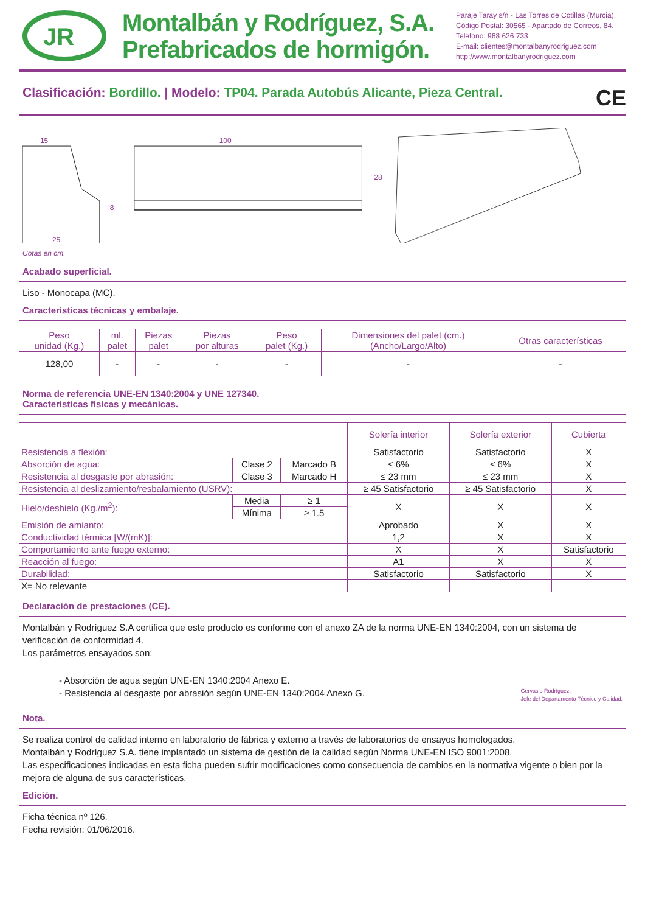JR
Montalbán y Rodríguez, S.A.
Prefabricados de hormigón.
Paraje Taray s/n - Las Torres de Cotillas (Murcia).
Código Postal: 30565 - Apartado de Correos, 84.
Teléfono: 968 626 733.
E-mail: clientes@montalbanyrodriguez.com
http://www.montalbanyrodriguez.com
Clasificación: Bordillo. | Modelo: TP04. Parada Autobús Alicante, Pieza Central. CE
15
100
28
8
25
Cotas en cm.
Acabado superficial.
Liso - Monocapa (MC).
Características técnicas y embalaje.
| Peso unidad (Kg.) | ml. palet | Piezas palet | Piezas por alturas | Peso palet (Kg.) | Dimensiones del palet (cm.) (Ancho/Largo/Alto) | Otras características |
| --- | --- | --- | --- | --- | --- | --- |
| 128,00 | - | - | - | - | - | - |
Norma de referencia UNE-EN 1340:2004 y UNE 127340.
Características físicas y mecánicas.
| | | | | Solería interior | Solería exterior | Cubierta |
| Resistencia a flexión: | | | | Satisfactorio | Satisfactorio | X |
| Absorción de agua: | | Clase 2 | Marcado B | ≤ 6% | ≤ 6% | X |
| Resistencia al desgaste por abrasión: | | Clase 3 | Marcado H | ≤ 23 mm | ≤ 23 mm | X |
| Resistencia al deslizamiento/resbalamiento (USRV): | | | | ≥ 45 Satisfactorio | ≥ 45 Satisfactorio | X |
| Hielo/deshielo (Kg./m<sup>2</sup>): | | Media | ≥ 1 | X | X | X |
| | | Mínima | ≥ 1.5 | | | |
| Emisión de amianto: | | | | Aprobado | X | X |
| Conductividad térmica [W/(mK)]: | | | | 1,2 | X | X |
| Comportamiento ante fuego externo: | | | | X | X | Satisfactorio |
| Reacción al fuego: | | | | A1 | X | X |
| Durabilidad: | | | | Satisfactorio | Satisfactorio | X |
| X= No relevante | | | | | | |
Declaración de prestaciones (CE).
Montalbán y Rodríguez S.A certifica que este producto es conforme con el anexo ZA de la norma UNE-EN 1340:2004, con un sistema de verificación de conformidad 4.
Los parámetros ensayados son:
- Absorción de agua según UNE-EN 1340:2004 Anexo E.
- Resistencia al desgaste por abrasión según UNE-EN 1340:2004 Anexo G.
Gervasio Rodríguez.
Jefe del Departamento Técnico y Calidad.
Nota.
Se realiza control de calidad interno en laboratorio de fábrica y externo a través de laboratorios de ensayos homologados.
Montalbán y Rodríguez S.A. tiene implantado un sistema de gestión de la calidad según Norma UNE-EN ISO 9001:2008.
Las especificaciones indicadas en esta ficha pueden sufrir modificaciones como consecuencia de cambios en la normativa vigente o bien por la mejora de alguna de sus características.
Edición.
Ficha técnica nº 126.
Fecha revisión: 01/06/2016.